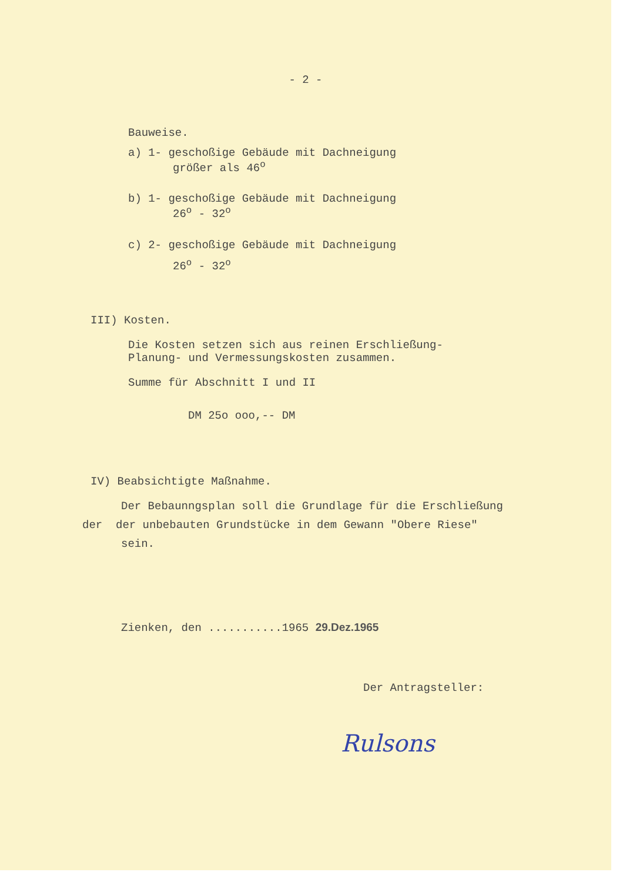- 2 -
Bauweise.
a) 1- geschoßige Gebäude mit Dachneigung
größer als 46<sup>o</sup>
b) 1- geschoßige Gebäude mit Dachneigung
26<sup>o</sup> - 32<sup>o</sup>
c) 2- geschoßige Gebäude mit Dachneigung
26<sup>o</sup> - 32<sup>o</sup>
III) Kosten.
Die Kosten setzen sich aus reinen Erschließung-
Planung- und Vermessungskosten zusammen.
Summe für Abschnitt I und II
DM 25o ooo,-- DM
IV) Beabsichtigte Maßnahme.
Der Bebaunngsplan soll die Grundlage für die Erschließung
der der unbebauten Grundstücke in dem Gewann "Obere Riese"
sein.
Zienken, den ...........1965 29.Dez.1965
Der Antragsteller:
Rulsons